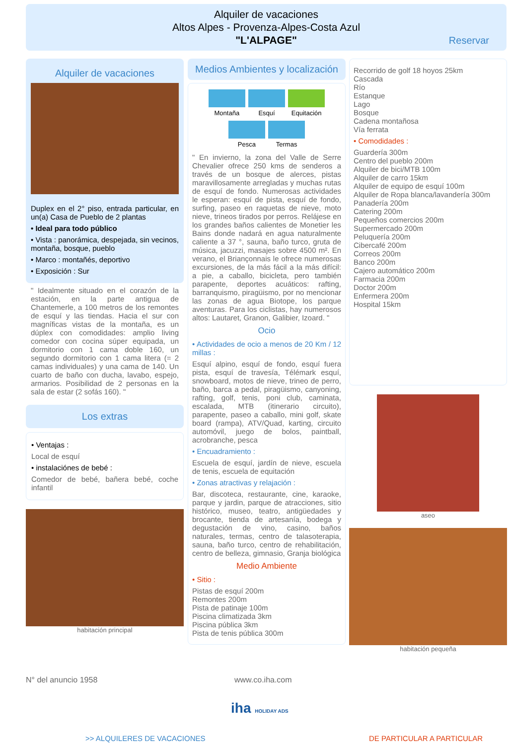Alquiler de vacaciones
Altos Alpes - Provenza-Alpes-Costa Azul
"L'ALPAGE"
Reservar
Alquiler de vacaciones
Duplex en el 2° piso, entrada particular, en un(a) Casa de Pueblo de 2 plantas
• Ideal para todo público
• Vista : panorámica, despejada, sin vecinos, montaña, bosque, pueblo
• Marco : montañés, deportivo
• Exposición : Sur
" Idealmente situado en el corazón de la estación, en la parte antigua de Chantemerle, a 100 metros de los remontes de esquí y las tiendas. Hacia el sur con magníficas vistas de la montaña, es un dúplex con comodidades: amplio living comedor con cocina súper equipada, un dormitorio con 1 cama doble 160, un segundo dormitorio con 1 cama litera (= 2 camas individuales) y una cama de 140. Un cuarto de baño con ducha, lavabo, espejo, armarios. Posibilidad de 2 personas en la sala de estar (2 sofás 160). "
Los extras
• Ventajas :
Local de esquí
• instalaciónes de bebé :
Comedor de bebé, bañera bebé, coche infantil
habitación principal
Medios Ambientes y localización
Montaña Esquí
Equitación
Pesca Termas
" En invierno, la zona del Valle de Serre Chevalier ofrece 250 kms de senderos a través de un bosque de alerces, pistas maravillosamente arregladas y muchas rutas de esquí de fondo. Numerosas actividades le esperan: esquí de pista, esquí de fondo, surfing, paseo en raquetas de nieve, moto nieve, trineos tirados por perros. Relájese en los grandes baños calientes de Monetier les Bains donde nadará en agua naturalmente caliente a 37 °, sauna, baño turco, gruta de música, jacuzzi, masajes sobre 4500 m². En verano, el Briançonnais le ofrece numerosas excursiones, de la más fácil a la más difícil: a pie, a caballo, bicicleta, pero también parapente, deportes acuáticos: rafting, barranquismo, piragüismo, por no mencionar las zonas de agua Biotope, los parque aventuras. Para los ciclistas, hay numerosos altos: Lautaret, Granon, Galibier, Izoard. "
Ocio
• Actividades de ocio a menos de 20 Km / 12 millas :
Esquí alpino, esquí de fondo, esquí fuera pista, esquí de travesía, Télémark esquí, snowboard, motos de nieve, trineo de perro, baño, barca a pedal, piragüismo, canyoning, rafting, golf, tenis, poni club, caminata, escalada, MTB (itinerario circuito), parapente, paseo a caballo, mini golf, skate board (rampa), ATV/Quad, karting, circuito automóvil, juego de bolos, paintball, acrobranche, pesca
• Encuadramiento :
Escuela de esquí, jardín de nieve, escuela de tenis, escuela de equitación
• Zonas atractivas y relajación :
Bar, discoteca, restaurante, cine, karaoke, parque y jardin, parque de atracciones, sitio histórico, museo, teatro, antigüedades y brocante, tienda de artesanía, bodega y degustación de vino, casino, baños naturales, termas, centro de talasoterapia, sauna, baño turco, centro de rehabilitación, centro de belleza, gimnasio, Granja biológica
Medio Ambiente
• Sitio :
Pistas de esquí 200m
Remontes 200m
Pista de patinaje 100m
Piscina climatizada 3km
Piscina pública 3km
Pista de tenis pública 300m
Recorrido de golf 18 hoyos 25km
Cascada
Río
Estanque
Lago
Bosque
Cadena montañosa
Vía ferrata
• Comodidades :
Guardería 300m
Centro del pueblo 200m
Alquiler de bici/MTB 100m
Alquiler de carro 15km
Alquiler de equipo de esquí 100m
Alquiler de Ropa blanca/lavandería 300m
Panadería 200m
Catering 200m
Pequeños comercios 200m
Supermercado 200m
Peluquería 200m
Cibercafé 200m
Correos 200m
Banco 200m
Cajero automático 200m
Farmacia 200m
Doctor 200m
Enfermera 200m
Hospital 15km
aseo
habitación pequeña
N° del anuncio 1958 www.co.iha.com
iha HOLIDAY ADS
>> ALQUILERES DE VACACIONES DE PARTICULAR A PARTICULAR